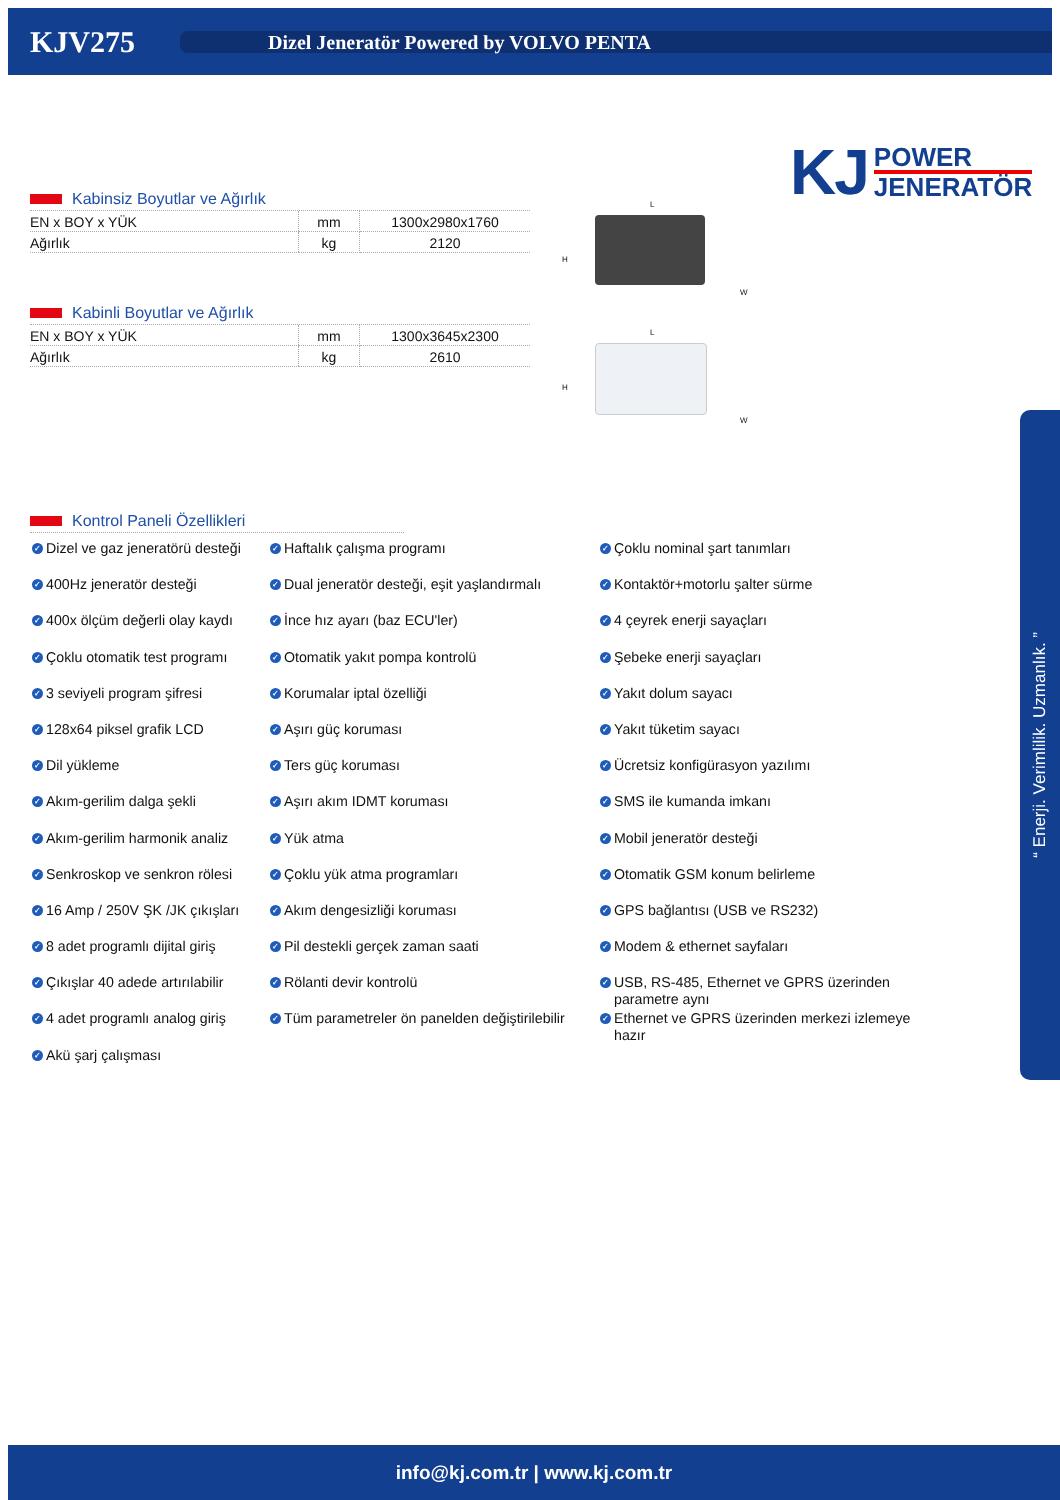KJV275
Dizel Jeneratör Powered by VOLVO PENTA
KJ
POWER
JENERATÖR
Kabinsiz Boyutlar ve Ağırlık
| EN x BOY x YÜK | mm | 1300x2980x1760 |
| Ağırlık | kg | 2120 |
Kabinli Boyutlar ve Ağırlık
| EN x BOY x YÜK | mm | 1300x3645x2300 |
| Ağırlık | kg | 2610 |
L
H
W
L
H
W
Kontrol Paneli Özellikleri
✓ Dizel ve gaz jeneratörü desteği
✓ Haftalık çalışma programı
✓ Çoklu nominal şart tanımları
✓ 400Hz jeneratör desteği
✓ Dual jeneratör desteği, eşit yaşlandırmalı
✓ Kontaktör+motorlu şalter sürme
✓ 400x ölçüm değerli olay kaydı
✓ İnce hız ayarı (baz ECU'ler)
✓ 4 çeyrek enerji sayaçları
✓ Çoklu otomatik test programı
✓ Otomatik yakıt pompa kontrolü
✓ Şebeke enerji sayaçları
✓ 3 seviyeli program şifresi
✓ Korumalar iptal özelliği
✓ Yakıt dolum sayacı
✓ 128x64 piksel grafik LCD
✓ Aşırı güç koruması
✓ Yakıt tüketim sayacı
✓ Dil yükleme
✓ Ters güç koruması
✓ Ücretsiz konfigürasyon yazılımı
✓ Akım-gerilim dalga şekli
✓ Aşırı akım IDMT koruması
✓ SMS ile kumanda imkanı
✓ Akım-gerilim harmonik analiz
✓ Yük atma
✓ Mobil jeneratör desteği
✓ Senkroskop ve senkron rölesi
✓ Çoklu yük atma programları
✓ Otomatik GSM konum belirleme
✓ 16 Amp / 250V ŞK /JK çıkışları
✓ Akım dengesizliği koruması
✓ GPS bağlantısı (USB ve RS232)
✓ 8 adet programlı dijital giriş
✓ Pil destekli gerçek zaman saati
✓ Modem & ethernet sayfaları
✓ Çıkışlar 40 adede artırılabilir
✓ Rölanti devir kontrolü
✓ USB, RS-485, Ethernet ve GPRS üzerinden parametre aynı
✓ 4 adet programlı analog giriş
✓ Tüm parametreler ön panelden değiştirilebilir
✓ Ethernet ve GPRS üzerinden merkezi izlemeye hazır
✓ Akü şarj çalışması
“ Enerji. Verimlilik. Uzmanlık. ”
info@kj.com.tr | www.kj.com.tr